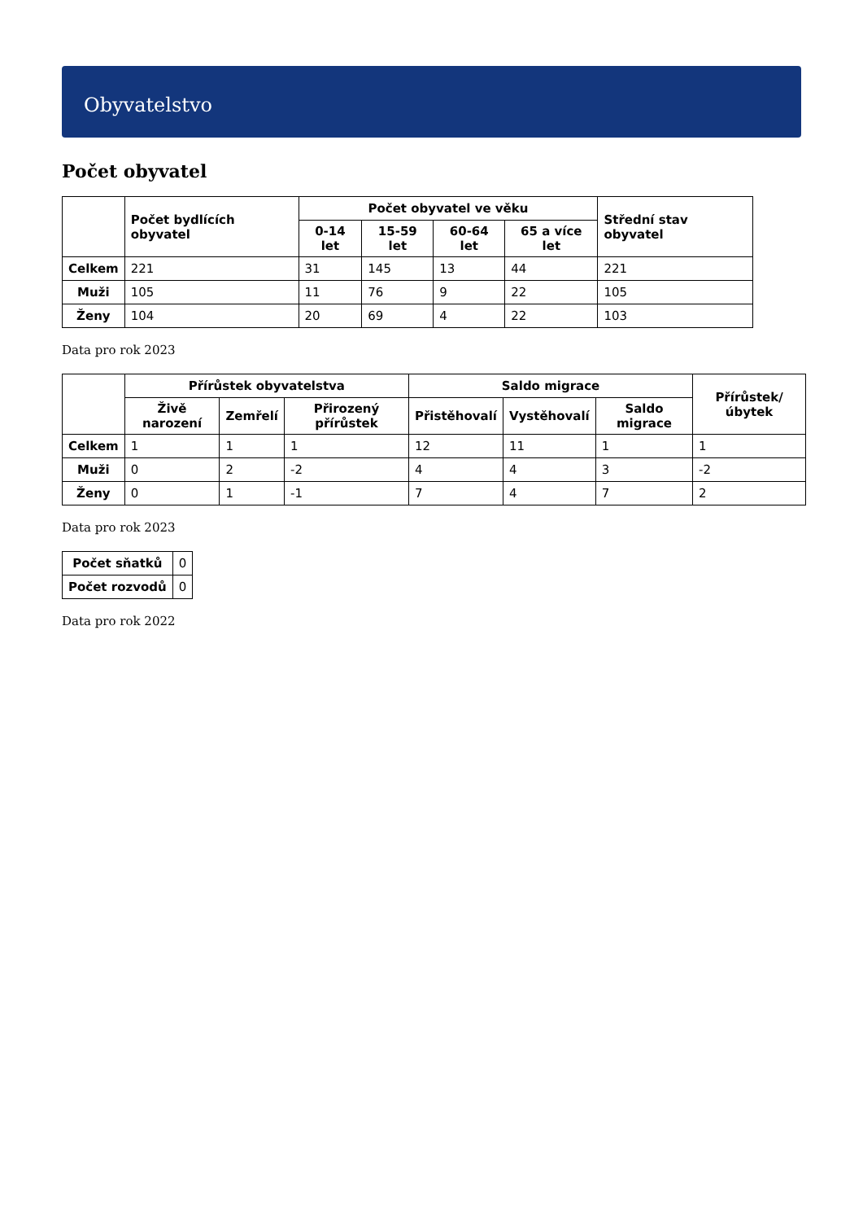Obyvatelstvo
Počet obyvatel
| | Počet bydlících obyvatel | Počet obyvatel ve věku | | | | Střední stav obyvatel |
| --- | --- | --- | --- | --- | --- | --- |
| | | 0-14 let | 15-59 let | 60-64 let | 65 a více let | |
| Celkem | 221 | 31 | 145 | 13 | 44 | 221 |
| Muži | 105 | 11 | 76 | 9 | 22 | 105 |
| Ženy | 104 | 20 | 69 | 4 | 22 | 103 |
Data pro rok 2023
| | Přírůstek obyvatelstva | | | Saldo migrace | | | Přírůstek/úbytek |
| --- | --- | --- | --- | --- | --- | --- | --- |
| | Živě narození | Zemřelí | Přirozený přírůstek | Přistěhovalí | Vystěhovalí | Saldo migrace | |
| Celkem | 1 | 1 | 1 | 12 | 11 | 1 | 1 |
| Muži | 0 | 2 | -2 | 4 | 4 | 3 | -2 |
| Ženy | 0 | 1 | -1 | 7 | 4 | 7 | 2 |
Data pro rok 2023
| Počet sňatků | 0 |
| Počet rozvodů | 0 |
Data pro rok 2022